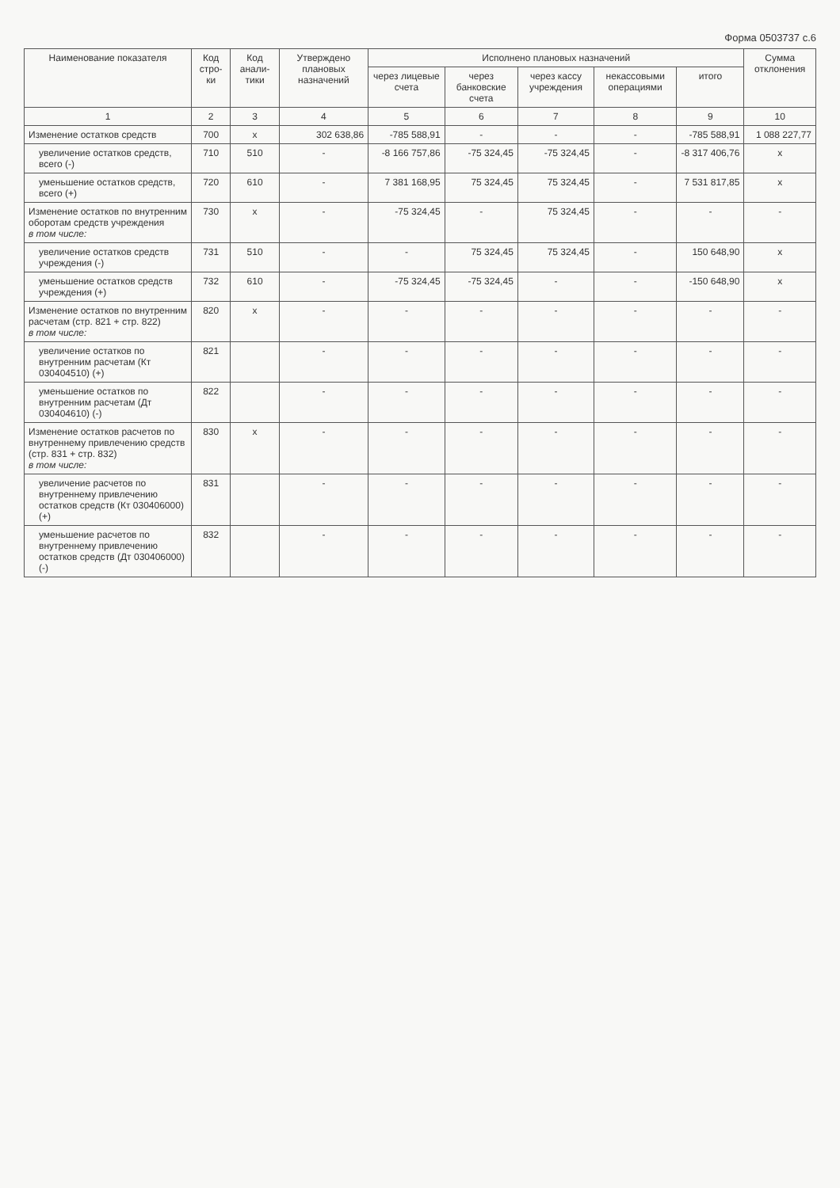Форма 0503737 с.6
| Наименование показателя | Код стро-ки | Код анали-тики | Утверждено плановых назначений | Исполнено плановых назначений | | | | | Сумма отклонения |
| --- | --- | --- | --- | --- | --- | --- | --- | --- | --- |
| | | | | через лицевые счета | через банковские счета | через кассу учреждения | некассовыми операциями | итого | |
| 1 | 2 | 3 | 4 | 5 | 6 | 7 | 8 | 9 | 10 |
| Изменение остатков средств | 700 | x | 302 638,86 | -785 588,91 | - | - | - | -785 588,91 | 1 088 227,77 |
| увеличение остатков средств, всего (-) | 710 | 510 | - | -8 166 757,86 | -75 324,45 | -75 324,45 | - | -8 317 406,76 | x |
| уменьшение остатков средств, всего (+) | 720 | 610 | - | 7 381 168,95 | 75 324,45 | 75 324,45 | - | 7 531 817,85 | x |
| Изменение остатков по внутренним оборотам средств учреждения в том числе: | 730 | x | - | -75 324,45 | - | 75 324,45 | - | - | - |
| увеличение остатков средств учреждения (-) | 731 | 510 | - | - | 75 324,45 | 75 324,45 | - | 150 648,90 | x |
| уменьшение остатков средств учреждения (+) | 732 | 610 | - | -75 324,45 | -75 324,45 | - | - | -150 648,90 | x |
| Изменение остатков по внутренним расчетам (стр. 821 + стр. 822) в том числе: | 820 | x | - | - | - | - | - | - | - |
| увеличение остатков по внутренним расчетам (Кт 030404510) (+) | 821 | | - | - | - | - | - | - | - |
| уменьшение остатков по внутренним расчетам (Дт 030404610) (-) | 822 | | - | - | - | - | - | - | - |
| Изменение остатков расчетов по внутреннему привлечению средств (стр. 831 + стр. 832) в том числе: | 830 | x | - | - | - | - | - | - | - |
| увеличение расчетов по внутреннему привлечению остатков средств (Кт 030406000) (+) | 831 | | - | - | - | - | - | - | - |
| уменьшение расчетов по внутреннему привлечению остатков средств (Дт 030406000) (-) | 832 | | - | - | - | - | - | - | - |